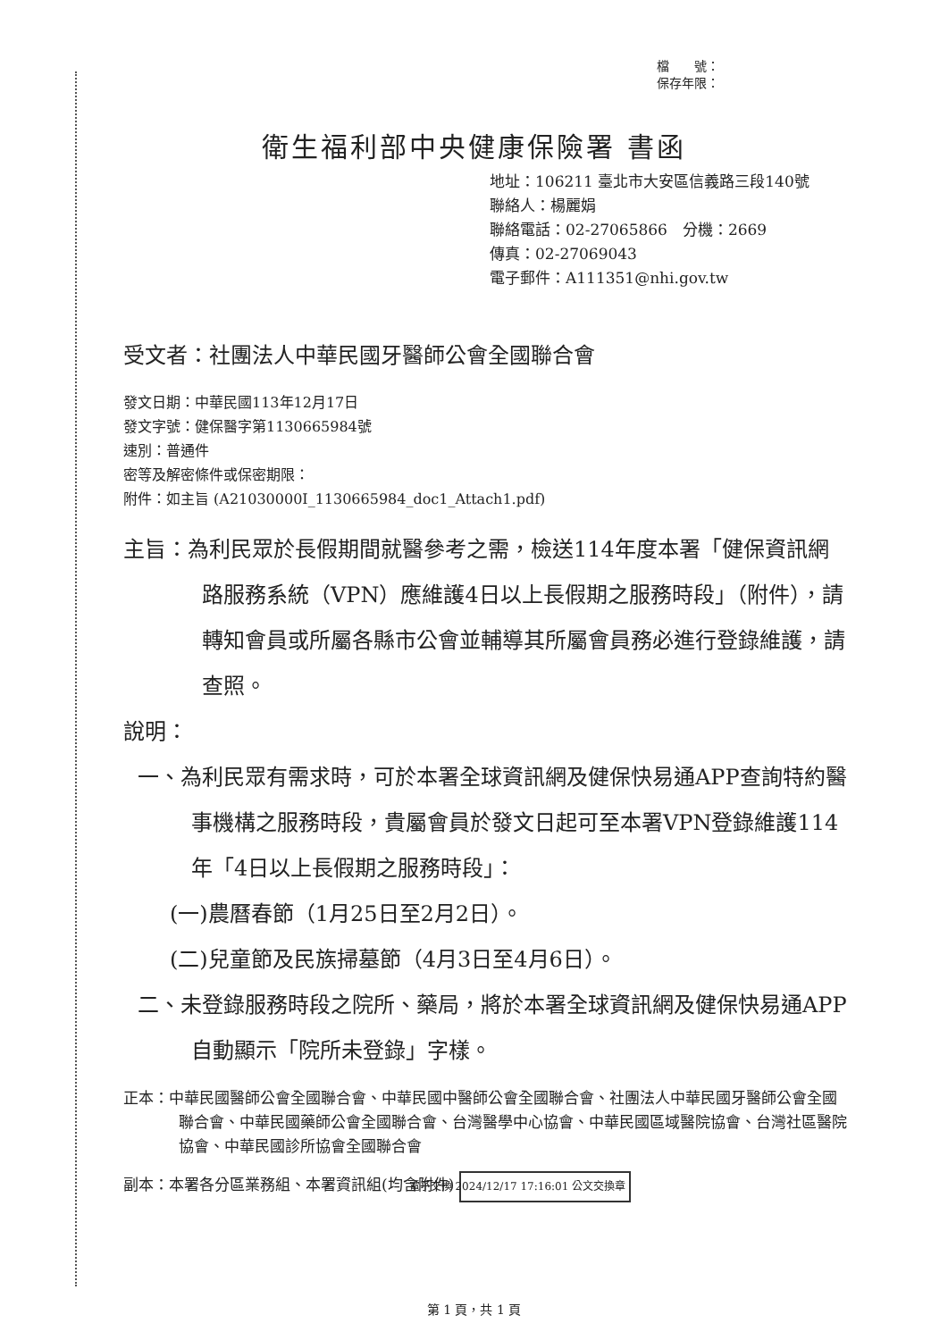檔　　號：
保存年限：
衛生福利部中央健康保險署 書函
地址：106211 臺北市大安區信義路三段140號
聯絡人：楊麗娟
聯絡電話：02-27065866　分機：2669
傳真：02-27069043
電子郵件：A111351@nhi.gov.tw
受文者：社團法人中華民國牙醫師公會全國聯合會
發文日期：中華民國113年12月17日
發文字號：健保醫字第1130665984號
速別：普通件
密等及解密條件或保密期限：
附件：如主旨 (A21030000I_1130665984_doc1_Attach1.pdf)
主旨：為利民眾於長假期間就醫參考之需，檢送114年度本署「健保資訊網路服務系統（VPN）應維護4日以上長假期之服務時段」（附件），請轉知會員或所屬各縣市公會並輔導其所屬會員務必進行登錄維護，請查照。
說明：
一、為利民眾有需求時，可於本署全球資訊網及健保快易通APP查詢特約醫事機構之服務時段，貴屬會員於發文日起可至本署VPN登錄維護114年「4日以上長假期之服務時段」：
(一)農曆春節（1月25日至2月2日）。
(二)兒童節及民族掃墓節（4月3日至4月6日）。
二、未登錄服務時段之院所、藥局，將於本署全球資訊網及健保快易通APP自動顯示「院所未登錄」字樣。
正本：中華民國醫師公會全國聯合會、中華民國中醫師公會全國聯合會、社團法人中華民國牙醫師公會全國聯合會、中華民國藥師公會全國聯合會、台灣醫學中心協會、中華民國區域醫院協會、台灣社區醫院協會、中華民國診所協會全國聯合會
副本：本署各分區業務組、本署資訊組(均含附件) 電子交換 2024/12/17 17:16:01 公文交換章
第 1 頁，共 1 頁